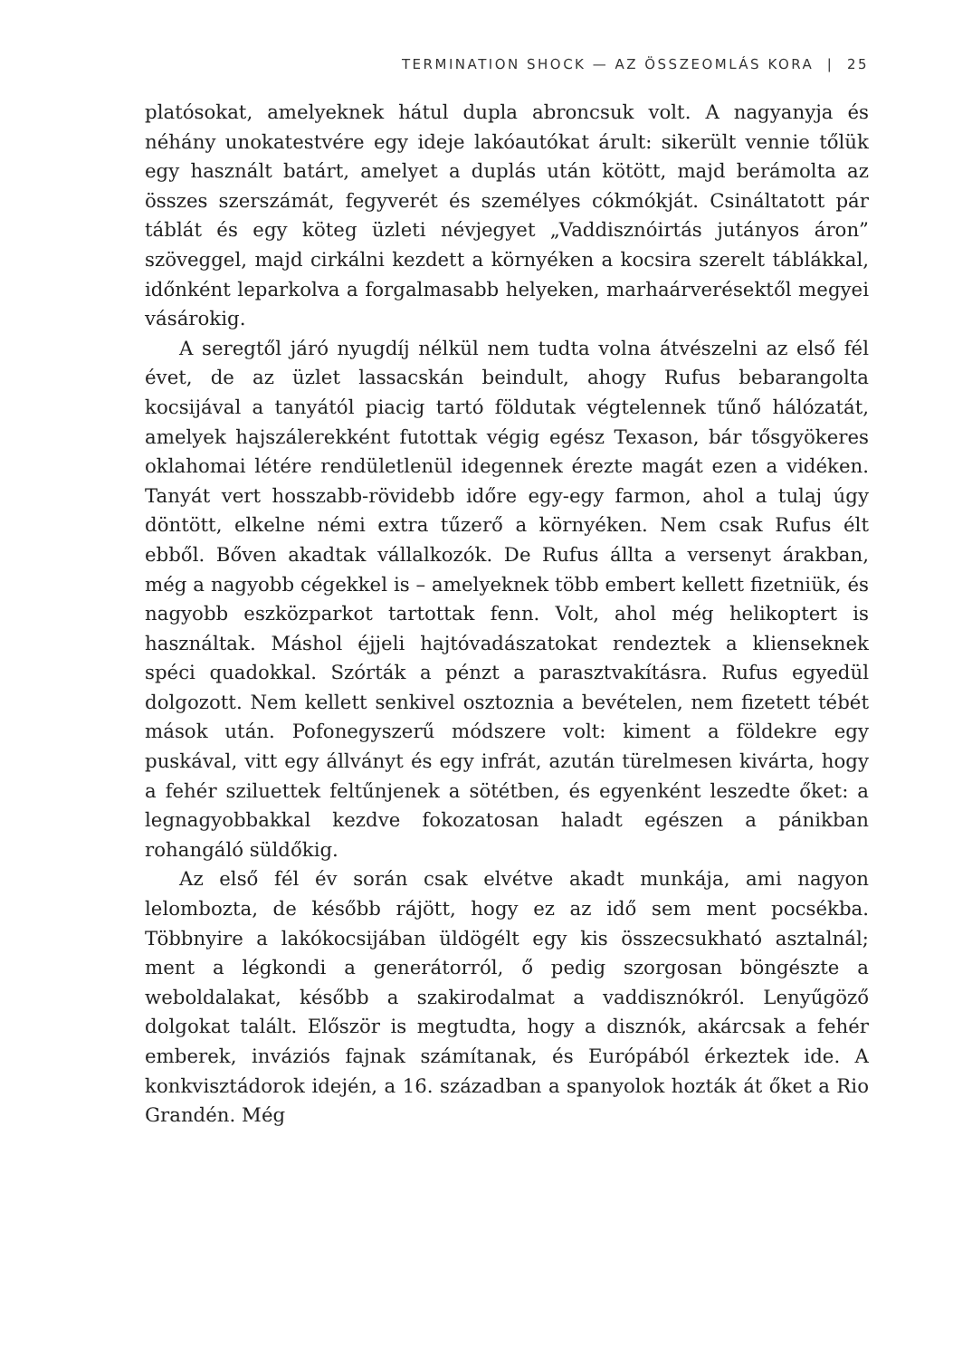TERMINATION SHOCK — AZ ÖSSZEOMLÁS KORA | 25
platósokat, amelyeknek hátul dupla abroncsuk volt. A nagyanyja és néhány unokatestvére egy ideje lakóautókat árult: sikerült vennie tőlük egy használt batárt, amelyet a duplás után kötött, majd berámolta az összes szerszámát, fegyverét és személyes cókmókját. Csináltatott pár táblát és egy köteg üzleti névjegyet „Vaddisznóirtás jutányos áron” szöveggel, majd cirkálni kezdett a környéken a kocsira szerelt táblákkal, időnként leparkolva a forgalmasabb helyeken, marhaárverésektől megyei vásárokig.
A seregtől járó nyugdíj nélkül nem tudta volna átvészelni az első fél évet, de az üzlet lassacskán beindult, ahogy Rufus bebarangolta kocsijával a tanyától piacig tartó földutak végtelennek tűnő hálózatát, amelyek hajszálerekként futottak végig egész Texason, bár tősgyökeres oklahomai létére rendületlenül idegennek érezte magát ezen a vidéken. Tanyát vert hosszabb-rövidebb időre egy-egy farmon, ahol a tulaj úgy döntött, elkelne némi extra tűzerő a környéken. Nem csak Rufus élt ebből. Bőven akadtak vállalkozók. De Rufus állta a versenyt árakban, még a nagyobb cégekkel is – amelyeknek több embert kellett fizetniük, és nagyobb eszközparkot tartottak fenn. Volt, ahol még helikoptert is használtak. Máshol éjjeli hajtóvadászatokat rendeztek a klienseknek spéci quadokkal. Szórták a pénzt a parasztvakításra. Rufus egyedül dolgozott. Nem kellett senkivel osztoznia a bevételen, nem fizetett tébét mások után. Pofonegyszerű módszere volt: kiment a földekre egy puskával, vitt egy állványt és egy infrát, azután türelmesen kivárta, hogy a fehér sziluettek feltűnjenek a sötétben, és egyenként leszedte őket: a legnagyobbakkal kezdve fokozatosan haladt egészen a pánikban rohangáló süldőkig.
Az első fél év során csak elvétve akadt munkája, ami nagyon lelombozta, de később rájött, hogy ez az idő sem ment pocsékba. Többnyire a lakókocsijában üldögélt egy kis összecsukható asztalnál; ment a légkondi a generátorról, ő pedig szorgosan böngészte a weboldalakat, később a szakirodalmat a vaddisznókról. Lenyűgöző dolgokat talált. Először is megtudta, hogy a disznók, akárcsak a fehér emberek, inváziós fajnak számítanak, és Európából érkeztek ide. A konkvisztádorok idején, a 16. században a spanyolok hozták át őket a Rio Grandén. Még